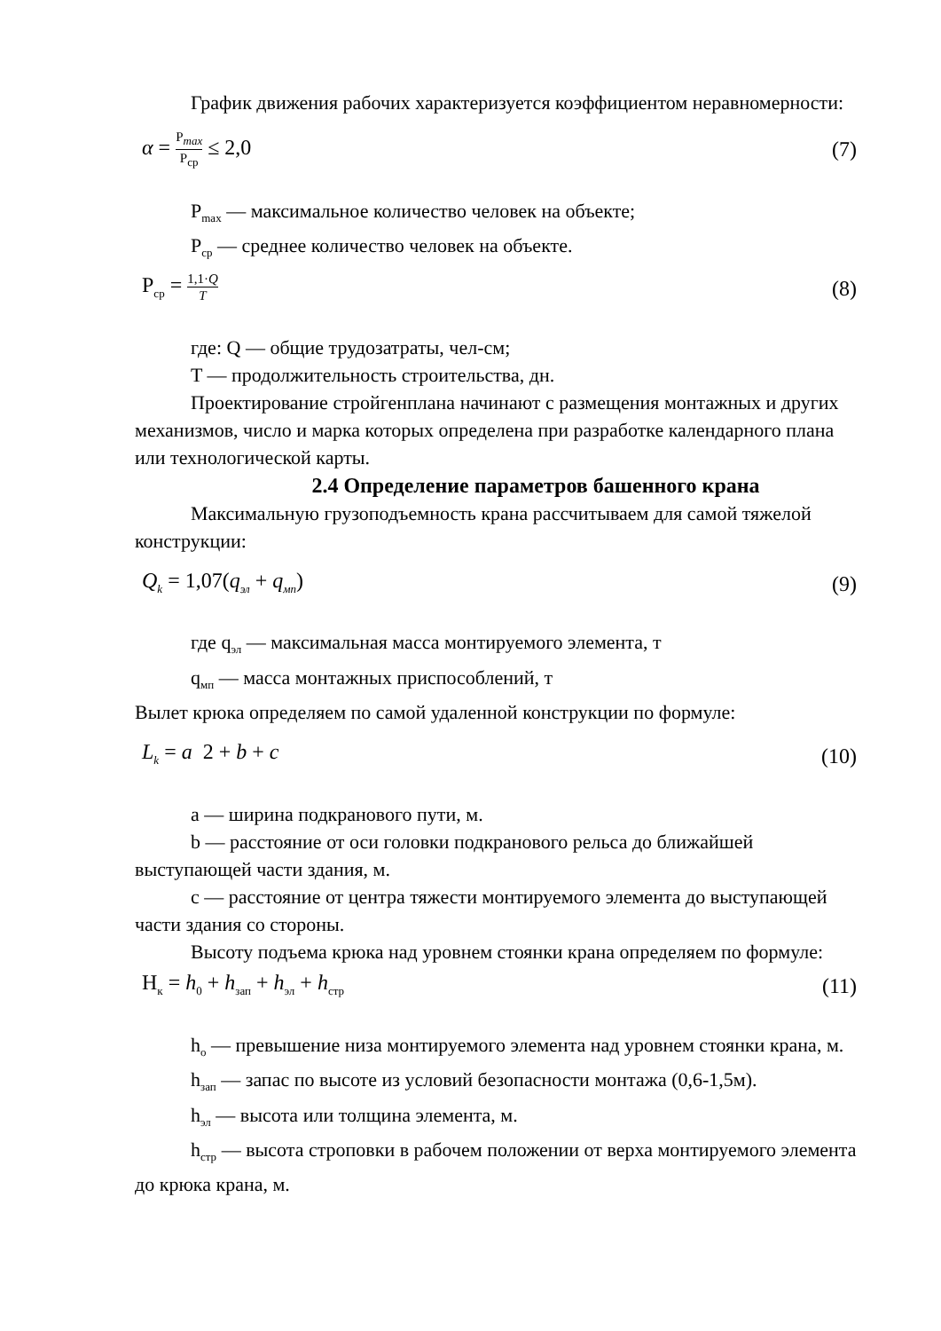График движения рабочих характеризуется коэффициентом неравномерности:
α = P<sub>max</sub> P<sub>ср</sub> ≤ 2,0 (7)
P<sub>max</sub> — максимальное количество человек на объекте;
P<sub>ср</sub> — среднее количество человек на объекте.
P<sub>ср</sub> = 1,1·Q T (8)
где: Q — общие трудозатраты, чел-см;
T — продолжительность строительства, дн.
Проектирование стройгенплана начинают с размещения монтажных и других механизмов, число и марка которых определена при разработке календарного плана или технологической карты.
2.4 Определение параметров башенного крана
Максимальную грузоподъемность крана рассчитываем для самой тяжелой конструкции:
Q<sub>k</sub> = 1,07(q<sub>эл</sub> + q<sub>мп</sub>) (9)
где q<sub>эл</sub> — максимальная масса монтируемого элемента, т
q<sub>мп</sub> — масса монтажных приспособлений, т
Вылет крюка определяем по самой удаленной конструкции по формуле:
L<sub>k</sub> = a 2 + b + c (10)
a — ширина подкранового пути, м.
b — расстояние от оси головки подкранового рельса до ближайшей выступающей части здания, м.
c — расстояние от центра тяжести монтируемого элемента до выступающей части здания со стороны.
Высоту подъема крюка над уровнем стоянки крана определяем по формуле:
H<sub>к</sub> = h<sub>0</sub> + h<sub>зап</sub> + h<sub>эл</sub> + h<sub>стр</sub> (11)
h<sub>o</sub> — превышение низа монтируемого элемента над уровнем стоянки крана, м.
h<sub>зап</sub> — запас по высоте из условий безопасности монтажа (0,6-1,5м).
h<sub>эл</sub> — высота или толщина элемента, м.
h<sub>стр</sub> — высота строповки в рабочем положении от верха монтируемого элемента до крюка крана, м.